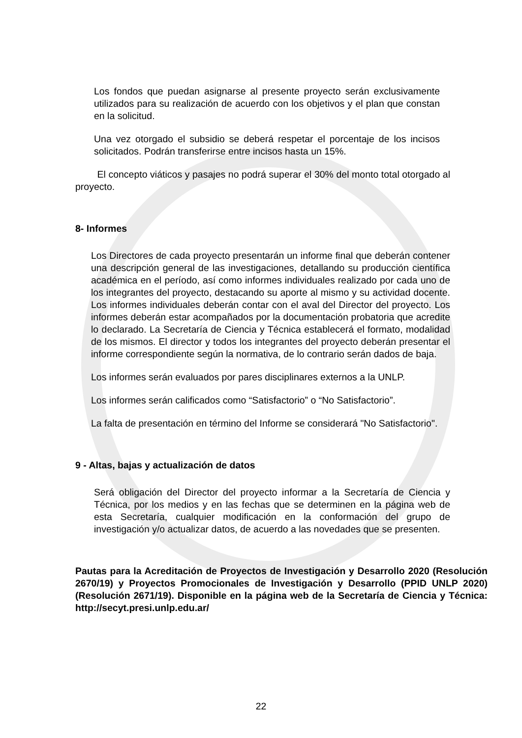Los fondos que puedan asignarse al presente proyecto serán exclusivamente utilizados para su realización de acuerdo con los objetivos y el plan que constan en la solicitud.
Una vez otorgado el subsidio se deberá respetar el porcentaje de los incisos solicitados. Podrán transferirse entre incisos hasta un 15%.
El concepto viáticos y pasajes no podrá superar el 30% del monto total otorgado al proyecto.
8- Informes
Los Directores de cada proyecto presentarán un informe final que deberán contener una descripción general de las investigaciones, detallando su producción científica académica en el período, así como informes individuales realizado por cada uno de los integrantes del proyecto, destacando su aporte al mismo y su actividad docente. Los informes individuales deberán contar con el aval del Director del proyecto. Los informes deberán estar acompañados por la documentación probatoria que acredite lo declarado. La Secretaría de Ciencia y Técnica establecerá el formato, modalidad de los mismos. El director y todos los integrantes del proyecto deberán presentar el informe correspondiente según la normativa, de lo contrario serán dados de baja.
Los informes serán evaluados por pares disciplinares externos a la UNLP.
Los informes serán calificados como “Satisfactorio” o “No Satisfactorio”.
La falta de presentación en término del Informe se considerará "No Satisfactorio".
9 - Altas, bajas y actualización de datos
Será obligación del Director del proyecto informar a la Secretaría de Ciencia y Técnica, por los medios y en las fechas que se determinen en la página web de esta Secretaría, cualquier modificación en la conformación del grupo de investigación y/o actualizar datos, de acuerdo a las novedades que se presenten.
Pautas para la Acreditación de Proyectos de Investigación y Desarrollo 2020 (Resolución 2670/19) y Proyectos Promocionales de Investigación y Desarrollo (PPID UNLP 2020) (Resolución 2671/19). Disponible en la página web de la Secretaría de Ciencia y Técnica: http://secyt.presi.unlp.edu.ar/
22